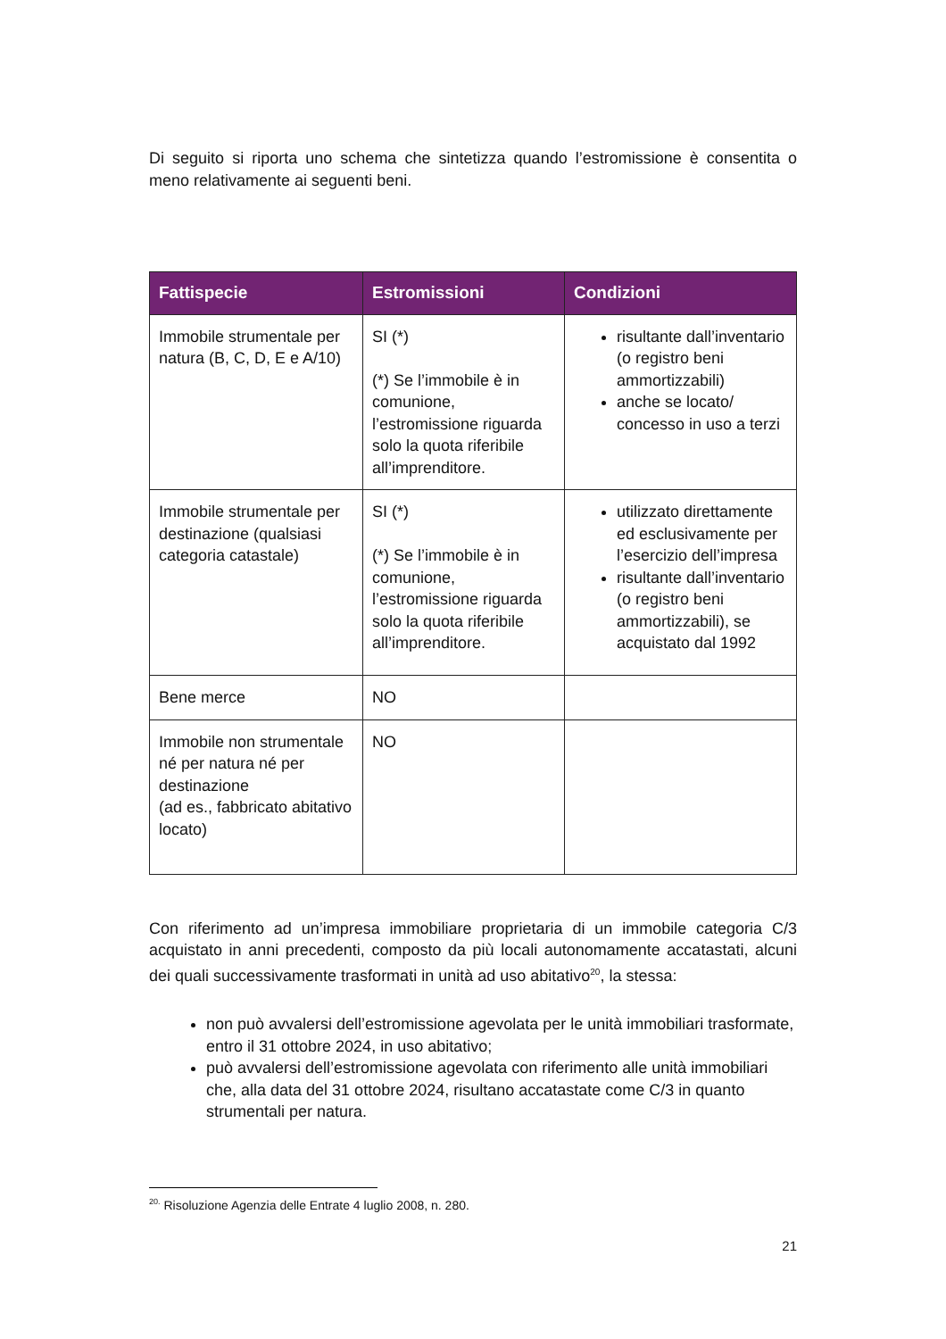Di seguito si riporta uno schema che sintetizza quando l’estromissione è consentita o meno relativamente ai seguenti beni.
| Fattispecie | Estromissioni | Condizioni |
| --- | --- | --- |
| Immobile strumentale per natura (B, C, D, E e A/10) | SI (*) (*) Se l’immobile è in comunione, l’estromissione riguarda solo la quota riferibile all’imprenditore. | risultante dall’inventario (o registro beni ammortizzabili) anche se locato/ concesso in uso a terzi |
| Immobile strumentale per destinazione (qualsiasi categoria catastale) | SI (*) (*) Se l’immobile è in comunione, l’estromissione riguarda solo la quota riferibile all’imprenditore. | utilizzato direttamente ed esclusivamente per l’esercizio dell’impresa risultante dall’inventario (o registro beni ammortizzabili), se acquistato dal 1992 |
| Bene merce | NO | |
| Immobile non strumentale né per natura né per destinazione (ad es., fabbricato abitativo locato) | NO | |
Con riferimento ad un’impresa immobiliare proprietaria di un immobile categoria C/3 acquistato in anni precedenti, composto da più locali autonomamente accatastati, alcuni dei quali successivamente trasformati in unità ad uso abitativo<sup>20</sup>, la stessa:
non può avvalersi dell’estromissione agevolata per le unità immobiliari trasformate, entro il 31 ottobre 2024, in uso abitativo;
può avvalersi dell’estromissione agevolata con riferimento alle unità immobiliari che, alla data del 31 ottobre 2024, risultano accatastate come C/3 in quanto strumentali per natura.
<sup>20.</sup> Risoluzione Agenzia delle Entrate 4 luglio 2008, n. 280.
21